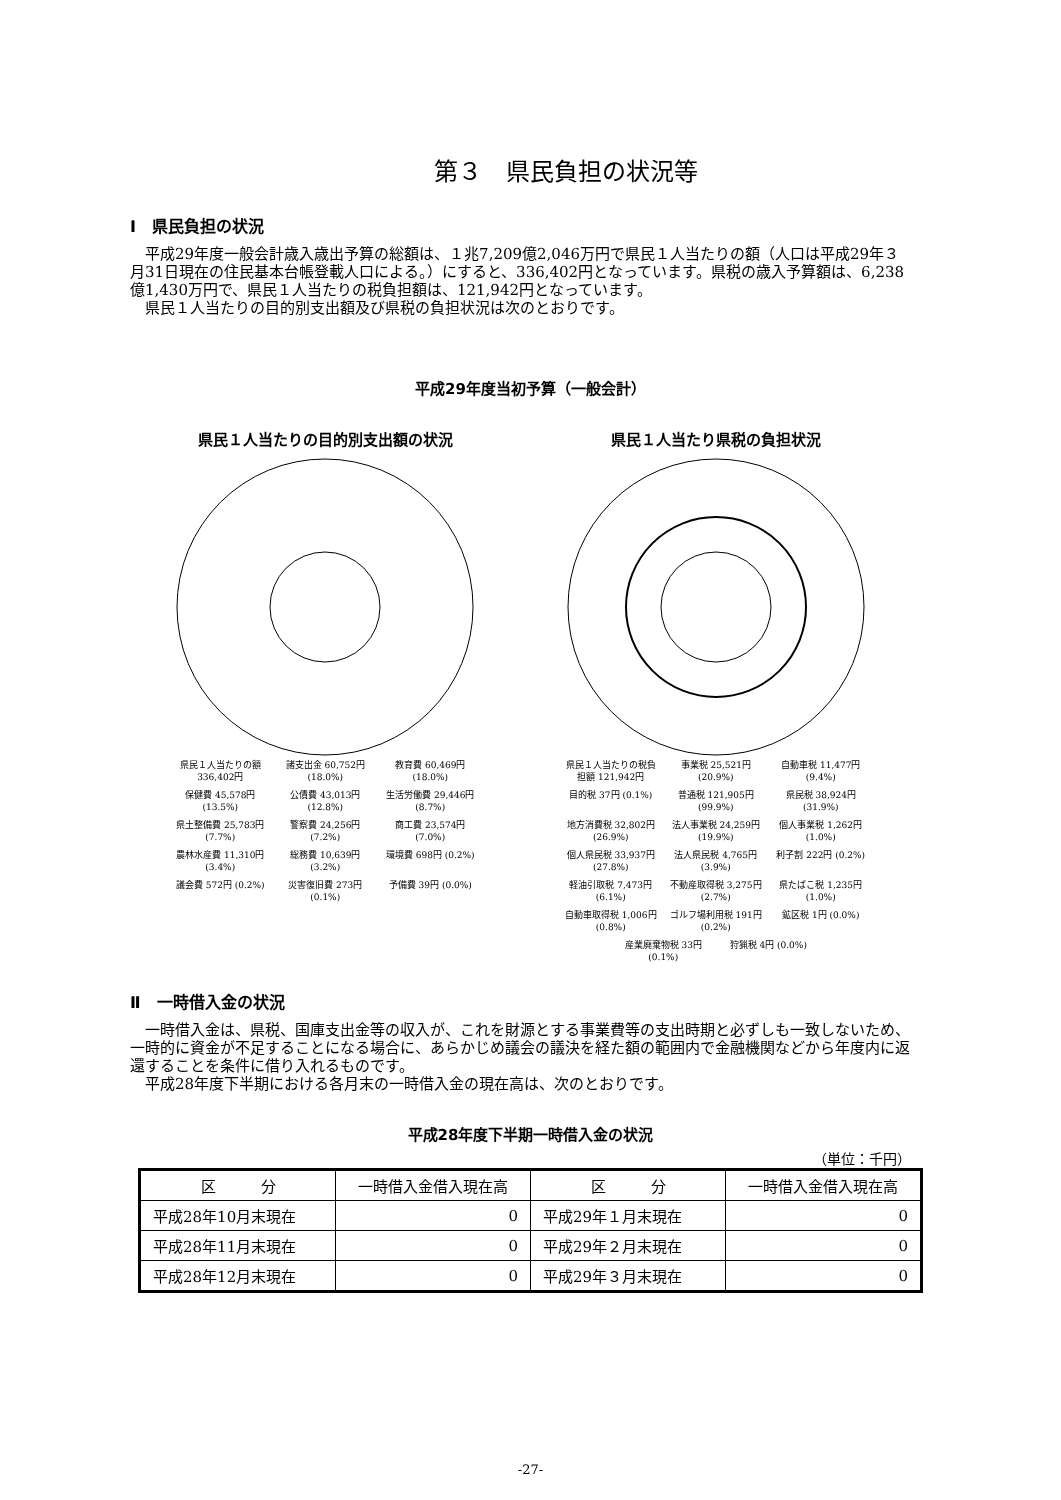第３　県民負担の状況等
Ⅰ　県民負担の状況
平成29年度一般会計歳入歳出予算の総額は、１兆7,209億2,046万円で県民１人当たりの額（人口は平成29年３月31日現在の住民基本台帳登載人口による。）にすると、336,402円となっています。県税の歳入予算額は、6,238億1,430万円で、県民１人当たりの税負担額は、121,942円となっています。
県民１人当たりの目的別支出額及び県税の負担状況は次のとおりです。
平成29年度当初予算（一般会計）
県民１人当たりの目的別支出額の状況
県民１人当たりの額 336,402円 諸支出金 60,752円 (18.0%) 教育費 60,469円 (18.0%) 保健費 45,578円 (13.5%) 公債費 43,013円 (12.8%) 生活労働費 29,446円 (8.7%) 県土整備費 25,783円 (7.7%) 警察費 24,256円 (7.2%) 商工費 23,574円 (7.0%) 農林水産費 11,310円 (3.4%) 総務費 10,639円 (3.2%) 環境費 698円 (0.2%) 議会費 572円 (0.2%) 災害復旧費 273円 (0.1%) 予備費 39円 (0.0%)
県民１人当たり県税の負担状況
県民１人当たりの税負担額 121,942円 事業税 25,521円 (20.9%) 自動車税 11,477円 (9.4%) 目的税 37円 (0.1%) 普通税 121,905円 (99.9%) 県民税 38,924円 (31.9%) 地方消費税 32,802円 (26.9%) 法人事業税 24,259円 (19.9%) 個人事業税 1,262円 (1.0%) 個人県民税 33,937円 (27.8%) 法人県民税 4,765円 (3.9%) 利子割 222円 (0.2%) 軽油引取税 7,473円 (6.1%) 不動産取得税 3,275円 (2.7%) 県たばこ税 1,235円 (1.0%) 自動車取得税 1,006円 (0.8%) ゴルフ場利用税 191円 (0.2%) 鉱区税 1円 (0.0%) 産業廃棄物税 33円 (0.1%) 狩猟税 4円 (0.0%)
Ⅱ　一時借入金の状況
一時借入金は、県税、国庫支出金等の収入が、これを財源とする事業費等の支出時期と必ずしも一致しないため、一時的に資金が不足することになる場合に、あらかじめ議会の議決を経た額の範囲内で金融機関などから年度内に返還することを条件に借り入れるものです。
平成28年度下半期における各月末の一時借入金の現在高は、次のとおりです。
平成28年度下半期一時借入金の状況
（単位：千円）
| 区 分 | 一時借入金借入現在高 | 区 分 | 一時借入金借入現在高 |
| --- | --- | --- | --- |
| 平成28年10月末現在 | 0 | 平成29年１月末現在 | 0 |
| 平成28年11月末現在 | 0 | 平成29年２月末現在 | 0 |
| 平成28年12月末現在 | 0 | 平成29年３月末現在 | 0 |
-27-